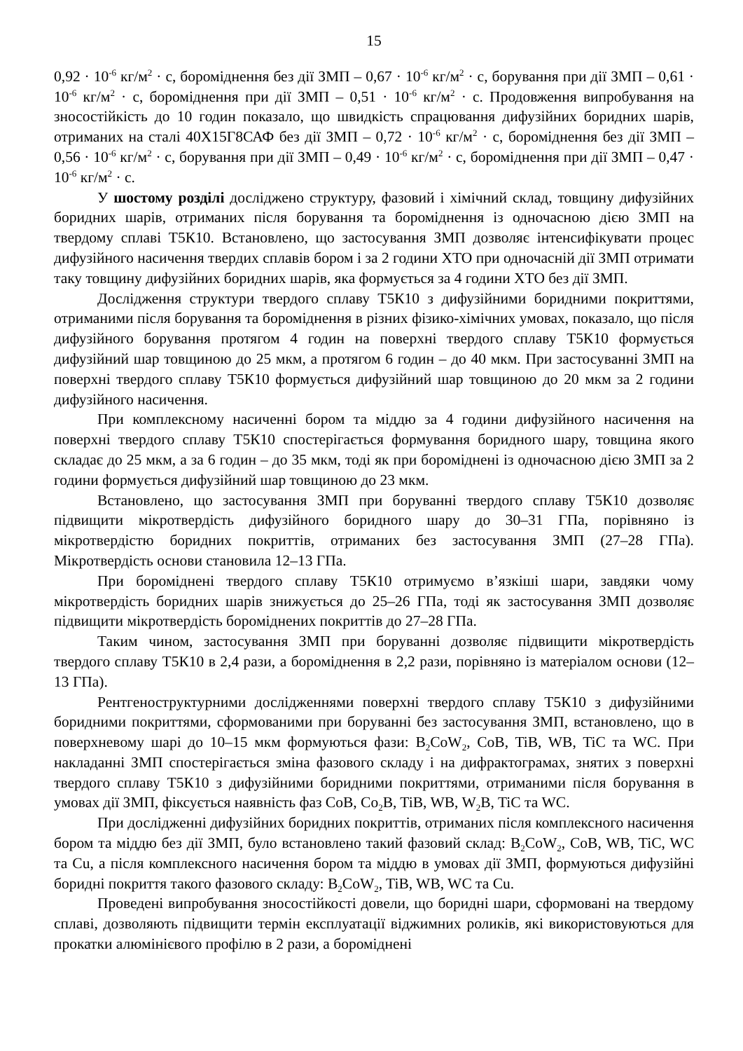15
0,92 · 10<sup>-6</sup> кг/м<sup>2</sup> · с, бороміднення без дії ЗМП – 0,67 · 10<sup>-6</sup> кг/м<sup>2</sup> · с, борування при дії ЗМП – 0,61 · 10<sup>-6</sup> кг/м<sup>2</sup> · с, бороміднення при дії ЗМП – 0,51 · 10<sup>-6</sup> кг/м<sup>2</sup> · с. Продовження випробування на зносостійкість до 10 годин показало, що швидкість спрацювання дифузійних боридних шарів, отриманих на сталі 40Х15Г8САФ без дії ЗМП – 0,72 · 10<sup>-6</sup> кг/м<sup>2</sup> · с, бороміднення без дії ЗМП – 0,56 · 10<sup>-6</sup> кг/м<sup>2</sup> · с, борування при дії ЗМП – 0,49 · 10<sup>-6</sup> кг/м<sup>2</sup> · с, бороміднення при дії ЗМП – 0,47 · 10<sup>-6</sup> кг/м<sup>2</sup> · с.
У шостому розділі досліджено структуру, фазовий і хімічний склад, товщину дифузійних боридних шарів, отриманих після борування та бороміднення із одночасною дією ЗМП на твердому сплаві Т5К10. Встановлено, що застосування ЗМП дозволяє інтенсифікувати процес дифузійного насичення твердих сплавів бором і за 2 години ХТО при одночасній дії ЗМП отримати таку товщину дифузійних боридних шарів, яка формується за 4 години ХТО без дії ЗМП.
Дослідження структури твердого сплаву Т5К10 з дифузійними боридними покриттями, отриманими після борування та бороміднення в різних фізико-хімічних умовах, показало, що після дифузійного борування протягом 4 годин на поверхні твердого сплаву Т5К10 формується дифузійний шар товщиною до 25 мкм, а протягом 6 годин – до 40 мкм. При застосуванні ЗМП на поверхні твердого сплаву Т5К10 формується дифузійний шар товщиною до 20 мкм за 2 години дифузійного насичення.
При комплексному насиченні бором та міддю за 4 години дифузійного насичення на поверхні твердого сплаву Т5К10 спостерігається формування боридного шару, товщина якого складає до 25 мкм, а за 6 годин – до 35 мкм, тоді як при бороміднені із одночасною дією ЗМП за 2 години формується дифузійний шар товщиною до 23 мкм.
Встановлено, що застосування ЗМП при боруванні твердого сплаву Т5К10 дозволяє підвищити мікротвердість дифузійного боридного шару до 30–31 ГПа, порівняно із мікротвердістю боридних покриттів, отриманих без застосування ЗМП (27–28 ГПа). Мікротвердість основи становила 12–13 ГПа.
При бороміднені твердого сплаву Т5К10 отримуємо в’язкіші шари, завдяки чому мікротвердість боридних шарів знижується до 25–26 ГПа, тоді як застосування ЗМП дозволяє підвищити мікротвердість бороміднених покриттів до 27–28 ГПа.
Таким чином, застосування ЗМП при боруванні дозволяє підвищити мікротвердість твердого сплаву Т5К10 в 2,4 рази, а бороміднення в 2,2 рази, порівняно із матеріалом основи (12–13 ГПа).
Рентгеноструктурними дослідженнями поверхні твердого сплаву Т5К10 з дифузійними боридними покриттями, сформованими при боруванні без застосування ЗМП, встановлено, що в поверхневому шарі до 10–15 мкм формуються фази: B<sub>2</sub>CoW<sub>2</sub>, CoB, TiB, WB, TiC та WC. При накладанні ЗМП спостерігається зміна фазового складу і на дифрактограмах, знятих з поверхні твердого сплаву Т5К10 з дифузійними боридними покриттями, отриманими після борування в умовах дії ЗМП, фіксується наявність фаз CoB, Co<sub>2</sub>B, TiB, WB, W<sub>2</sub>B, TiC та WC.
При дослідженні дифузійних боридних покриттів, отриманих після комплексного насичення бором та міддю без дії ЗМП, було встановлено такий фазовий склад: B<sub>2</sub>CoW<sub>2</sub>, CoB, WB, TiC, WC та Cu, а після комплексного насичення бором та міддю в умовах дії ЗМП, формуються дифузійні боридні покриття такого фазового складу: B<sub>2</sub>CoW<sub>2</sub>, TiB, WB, WC та Cu.
Проведені випробування зносостійкості довели, що боридні шари, сформовані на твердому сплаві, дозволяють підвищити термін експлуатації віджимних роликів, які використовуються для прокатки алюмінієвого профілю в 2 рази, а бороміднені